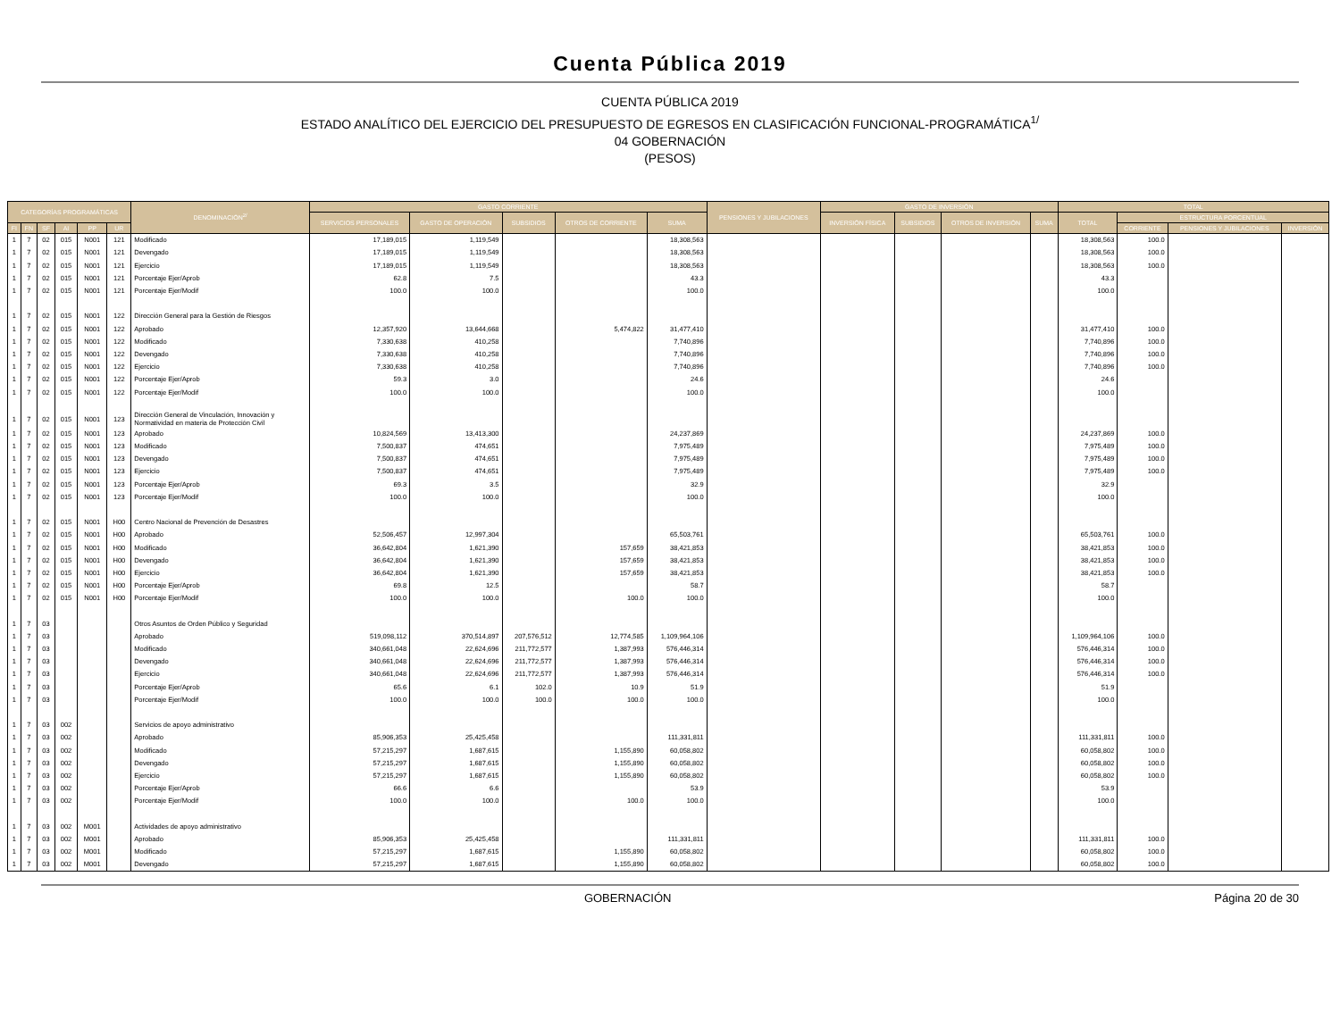Cuenta Pública 2019
CUENTA PÚBLICA 2019
ESTADO ANALÍTICO DEL EJERCICIO DEL PRESUPUESTO DE EGRESOS EN CLASIFICACIÓN FUNCIONAL-PROGRAMÁTICA<sup>1/</sup>
04 GOBERNACIÓN
(PESOS)
| CATEGORÍAS PROGRAMÁTICAS | | | | | | DENOMINACIÓN<sup>2/</sup> | GASTO CORRIENTE | | | | | PENSIONES Y JUBILACIONES | GASTO DE INVERSIÓN | | | | TOTAL | | | |
| --- | --- | --- | --- | --- | --- | --- | --- | --- | --- | --- | --- | --- | --- | --- | --- | --- | --- | --- | --- | --- |
| | | | | | | | SERVICIOS PERSONALES | GASTO DE OPERACIÓN | SUBSIDIOS | OTROS DE CORRIENTE | SUMA | | INVERSIÓN FÍSICA | SUBSIDIOS | OTROS DE INVERSIÓN | SUMA | TOTAL | ESTRUCTURA PORCENTUAL | | |
| FI | FN | SF | AI | PP | UR | | | | | | | | | | | | | CORRIENTE | PENSIONES Y JUBILACIONES | INVERSIÓN |
| 1 | 7 | 02 | 015 | N001 | 121 | Modificado | 17,189,015 | 1,119,549 | | | 18,308,563 | | | | | | 18,308,563 | 100.0 | | |
| 1 | 7 | 02 | 015 | N001 | 121 | Devengado | 17,189,015 | 1,119,549 | | | 18,308,563 | | | | | | 18,308,563 | 100.0 | | |
| 1 | 7 | 02 | 015 | N001 | 121 | Ejercicio | 17,189,015 | 1,119,549 | | | 18,308,563 | | | | | | 18,308,563 | 100.0 | | |
| 1 | 7 | 02 | 015 | N001 | 121 | Porcentaje Ejer/Aprob | 62.8 | 7.5 | | | 43.3 | | | | | | 43.3 | | | |
| 1 | 7 | 02 | 015 | N001 | 121 | Porcentaje Ejer/Modif | 100.0 | 100.0 | | | 100.0 | | | | | | 100.0 | | | |
| 1 | 7 | 02 | 015 | N001 | 122 | Dirección General para la Gestión de Riesgos | | | | | | | | | | | | | | |
| 1 | 7 | 02 | 015 | N001 | 122 | Aprobado | 12,357,920 | 13,644,668 | | 5,474,822 | 31,477,410 | | | | | | 31,477,410 | 100.0 | | |
| 1 | 7 | 02 | 015 | N001 | 122 | Modificado | 7,330,638 | 410,258 | | | 7,740,896 | | | | | | 7,740,896 | 100.0 | | |
| 1 | 7 | 02 | 015 | N001 | 122 | Devengado | 7,330,638 | 410,258 | | | 7,740,896 | | | | | | 7,740,896 | 100.0 | | |
| 1 | 7 | 02 | 015 | N001 | 122 | Ejercicio | 7,330,638 | 410,258 | | | 7,740,896 | | | | | | 7,740,896 | 100.0 | | |
| 1 | 7 | 02 | 015 | N001 | 122 | Porcentaje Ejer/Aprob | 59.3 | 3.0 | | | 24.6 | | | | | | 24.6 | | | |
| 1 | 7 | 02 | 015 | N001 | 122 | Porcentaje Ejer/Modif | 100.0 | 100.0 | | | 100.0 | | | | | | 100.0 | | | |
| 1 | 7 | 02 | 015 | N001 | 123 | Dirección General de Vinculación, Innovación y Normatividad en materia de Protección Civil | | | | | | | | | | | | | | |
| 1 | 7 | 02 | 015 | N001 | 123 | Aprobado | 10,824,569 | 13,413,300 | | | 24,237,869 | | | | | | 24,237,869 | 100.0 | | |
| 1 | 7 | 02 | 015 | N001 | 123 | Modificado | 7,500,837 | 474,651 | | | 7,975,489 | | | | | | 7,975,489 | 100.0 | | |
| 1 | 7 | 02 | 015 | N001 | 123 | Devengado | 7,500,837 | 474,651 | | | 7,975,489 | | | | | | 7,975,489 | 100.0 | | |
| 1 | 7 | 02 | 015 | N001 | 123 | Ejercicio | 7,500,837 | 474,651 | | | 7,975,489 | | | | | | 7,975,489 | 100.0 | | |
| 1 | 7 | 02 | 015 | N001 | 123 | Porcentaje Ejer/Aprob | 69.3 | 3.5 | | | 32.9 | | | | | | 32.9 | | | |
| 1 | 7 | 02 | 015 | N001 | 123 | Porcentaje Ejer/Modif | 100.0 | 100.0 | | | 100.0 | | | | | | 100.0 | | | |
| 1 | 7 | 02 | 015 | N001 | H00 | Centro Nacional de Prevención de Desastres | | | | | | | | | | | | | | |
| 1 | 7 | 02 | 015 | N001 | H00 | Aprobado | 52,506,457 | 12,997,304 | | | 65,503,761 | | | | | | 65,503,761 | 100.0 | | |
| 1 | 7 | 02 | 015 | N001 | H00 | Modificado | 36,642,804 | 1,621,390 | | 157,659 | 38,421,853 | | | | | | 38,421,853 | 100.0 | | |
| 1 | 7 | 02 | 015 | N001 | H00 | Devengado | 36,642,804 | 1,621,390 | | 157,659 | 38,421,853 | | | | | | 38,421,853 | 100.0 | | |
| 1 | 7 | 02 | 015 | N001 | H00 | Ejercicio | 36,642,804 | 1,621,390 | | 157,659 | 38,421,853 | | | | | | 38,421,853 | 100.0 | | |
| 1 | 7 | 02 | 015 | N001 | H00 | Porcentaje Ejer/Aprob | 69.8 | 12.5 | | | 58.7 | | | | | | 58.7 | | | |
| 1 | 7 | 02 | 015 | N001 | H00 | Porcentaje Ejer/Modif | 100.0 | 100.0 | | 100.0 | 100.0 | | | | | | 100.0 | | | |
| 1 | 7 | 03 | | | | Otros Asuntos de Orden Público y Seguridad | | | | | | | | | | | | | | |
| 1 | 7 | 03 | | | | Aprobado | 519,098,112 | 370,514,897 | 207,576,512 | 12,774,585 | 1,109,964,106 | | | | | | 1,109,964,106 | 100.0 | | |
| 1 | 7 | 03 | | | | Modificado | 340,661,048 | 22,624,696 | 211,772,577 | 1,387,993 | 576,446,314 | | | | | | 576,446,314 | 100.0 | | |
| 1 | 7 | 03 | | | | Devengado | 340,661,048 | 22,624,696 | 211,772,577 | 1,387,993 | 576,446,314 | | | | | | 576,446,314 | 100.0 | | |
| 1 | 7 | 03 | | | | Ejercicio | 340,661,048 | 22,624,696 | 211,772,577 | 1,387,993 | 576,446,314 | | | | | | 576,446,314 | 100.0 | | |
| 1 | 7 | 03 | | | | Porcentaje Ejer/Aprob | 65.6 | 6.1 | 102.0 | 10.9 | 51.9 | | | | | | 51.9 | | | |
| 1 | 7 | 03 | | | | Porcentaje Ejer/Modif | 100.0 | 100.0 | 100.0 | 100.0 | 100.0 | | | | | | 100.0 | | | |
| 1 | 7 | 03 | 002 | | | Servicios de apoyo administrativo | | | | | | | | | | | | | | |
| 1 | 7 | 03 | 002 | | | Aprobado | 85,906,353 | 25,425,458 | | | 111,331,811 | | | | | | 111,331,811 | 100.0 | | |
| 1 | 7 | 03 | 002 | | | Modificado | 57,215,297 | 1,687,615 | | 1,155,890 | 60,058,802 | | | | | | 60,058,802 | 100.0 | | |
| 1 | 7 | 03 | 002 | | | Devengado | 57,215,297 | 1,687,615 | | 1,155,890 | 60,058,802 | | | | | | 60,058,802 | 100.0 | | |
| 1 | 7 | 03 | 002 | | | Ejercicio | 57,215,297 | 1,687,615 | | 1,155,890 | 60,058,802 | | | | | | 60,058,802 | 100.0 | | |
| 1 | 7 | 03 | 002 | | | Porcentaje Ejer/Aprob | 66.6 | 6.6 | | | 53.9 | | | | | | 53.9 | | | |
| 1 | 7 | 03 | 002 | | | Porcentaje Ejer/Modif | 100.0 | 100.0 | | 100.0 | 100.0 | | | | | | 100.0 | | | |
| 1 | 7 | 03 | 002 | M001 | | Actividades de apoyo administrativo | | | | | | | | | | | | | | |
| 1 | 7 | 03 | 002 | M001 | | Aprobado | 85,906,353 | 25,425,458 | | | 111,331,811 | | | | | | 111,331,811 | 100.0 | | |
| 1 | 7 | 03 | 002 | M001 | | Modificado | 57,215,297 | 1,687,615 | | 1,155,890 | 60,058,802 | | | | | | 60,058,802 | 100.0 | | |
| 1 | 7 | 03 | 002 | M001 | | Devengado | 57,215,297 | 1,687,615 | | 1,155,890 | 60,058,802 | | | | | | 60,058,802 | 100.0 | | |
GOBERNACIÓN Página 20 de 30